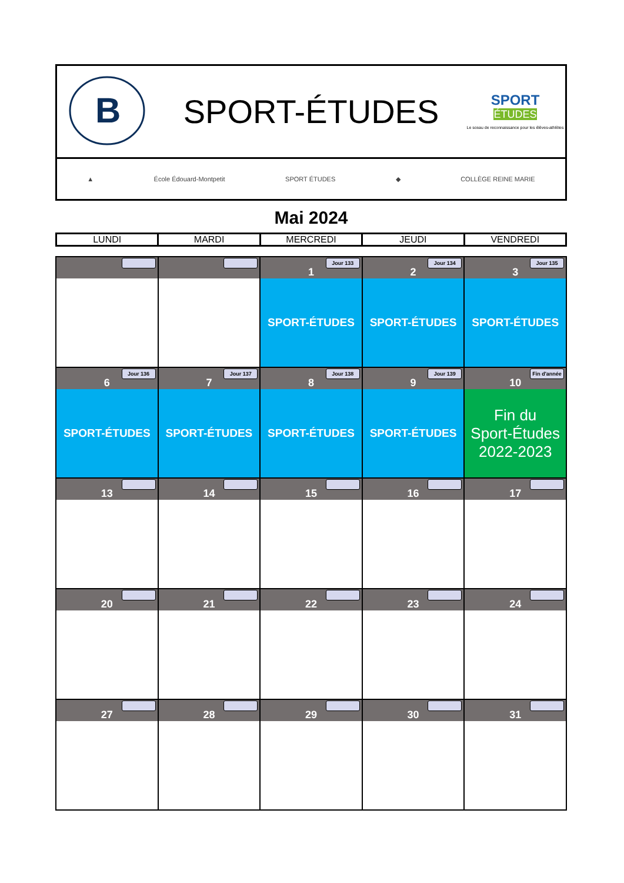B
SPORT-ÉTUDES
SPORT
ÉTUDES
Le sceau de reconnaissance pour les élèves-athlètes
▲ École Édouard-Montpetit SPORT ÉTUDES ◆ COLLÈGE REINE MARIE
Mai 2024
| LUNDI | MARDI | MERCREDI | JEUDI | VENDREDI |
| --- | --- | --- | --- | --- |
| | | 1 Jour 133 SPORT-ÉTUDES | 2 Jour 134 SPORT-ÉTUDES | 3 Jour 135 SPORT-ÉTUDES |
| 6 Jour 136 SPORT-ÉTUDES | 7 Jour 137 SPORT-ÉTUDES | 8 Jour 138 SPORT-ÉTUDES | 9 Jour 139 SPORT-ÉTUDES | 10 Fin d'année Fin du Sport-Études 2022-2023 |
| 13 | 14 | 15 | 16 | 17 |
| 20 | 21 | 22 | 23 | 24 |
| 27 | 28 | 29 | 30 | 31 |